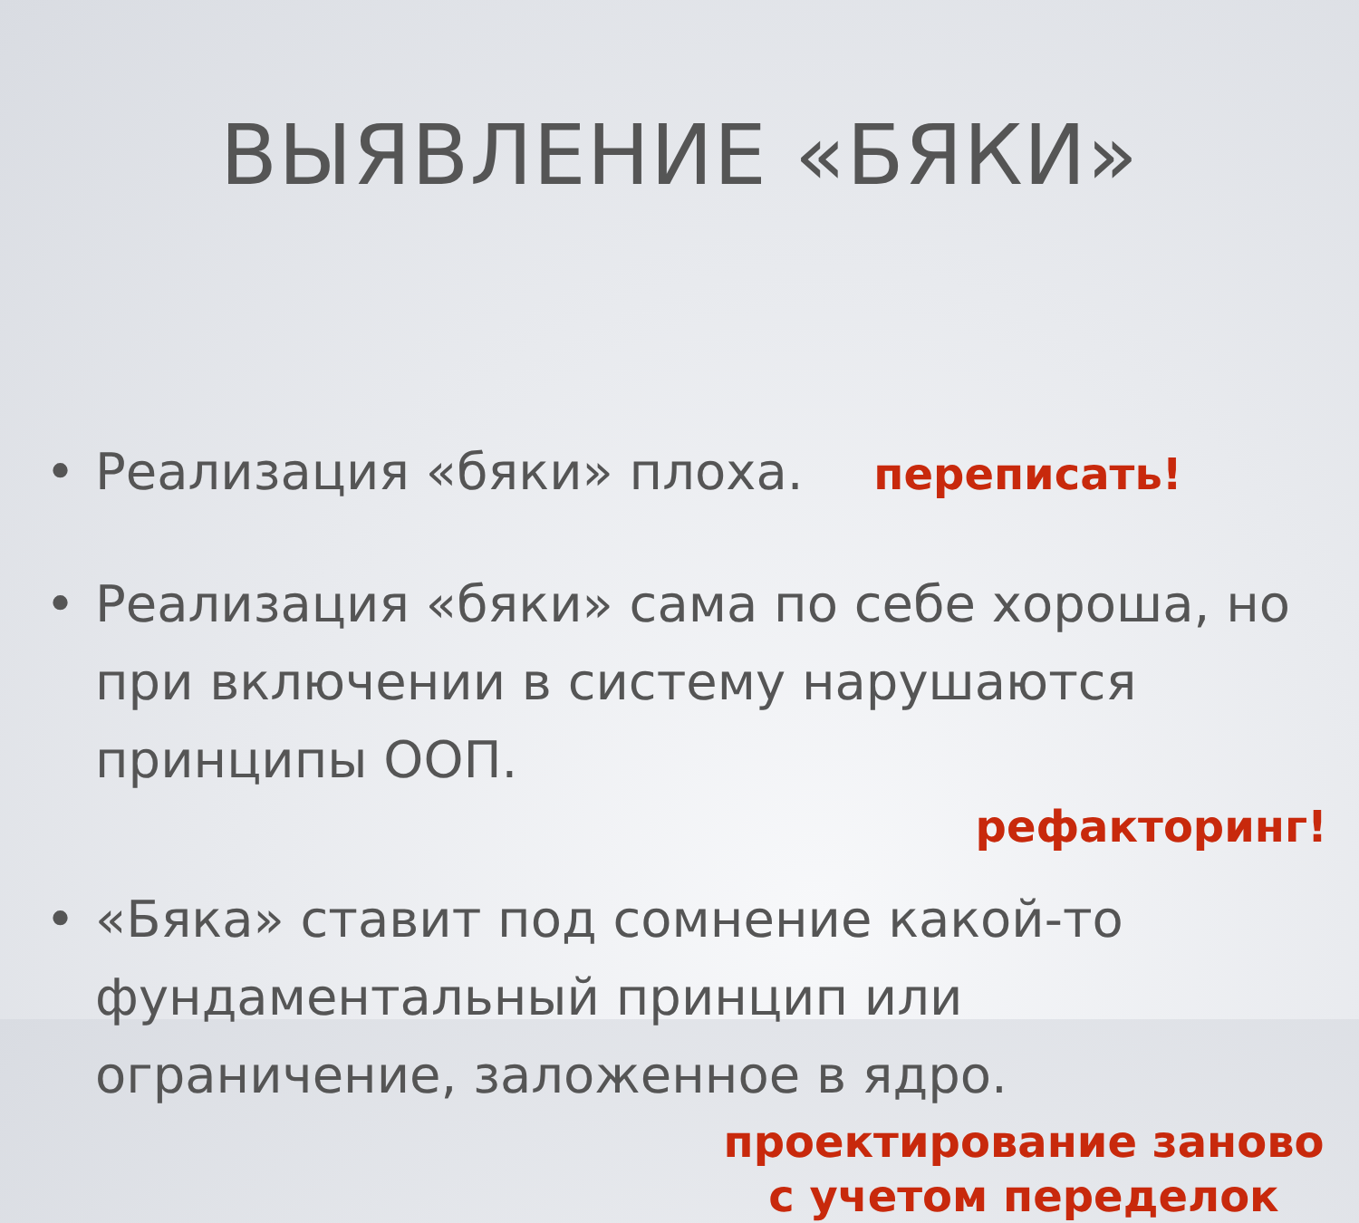ВЫЯВЛЕНИЕ «БЯКИ»
• Реализация «бяки» плоха. переписать!
• Реализация «бяки» сама по себе хороша, но при включении в систему нарушаются принципы ООП.
рефакторинг!
• «Бяка» ставит под сомнение какой-то фундаментальный принцип или ограничение, заложенное в ядро.
проектирование заново
с учетом переделок